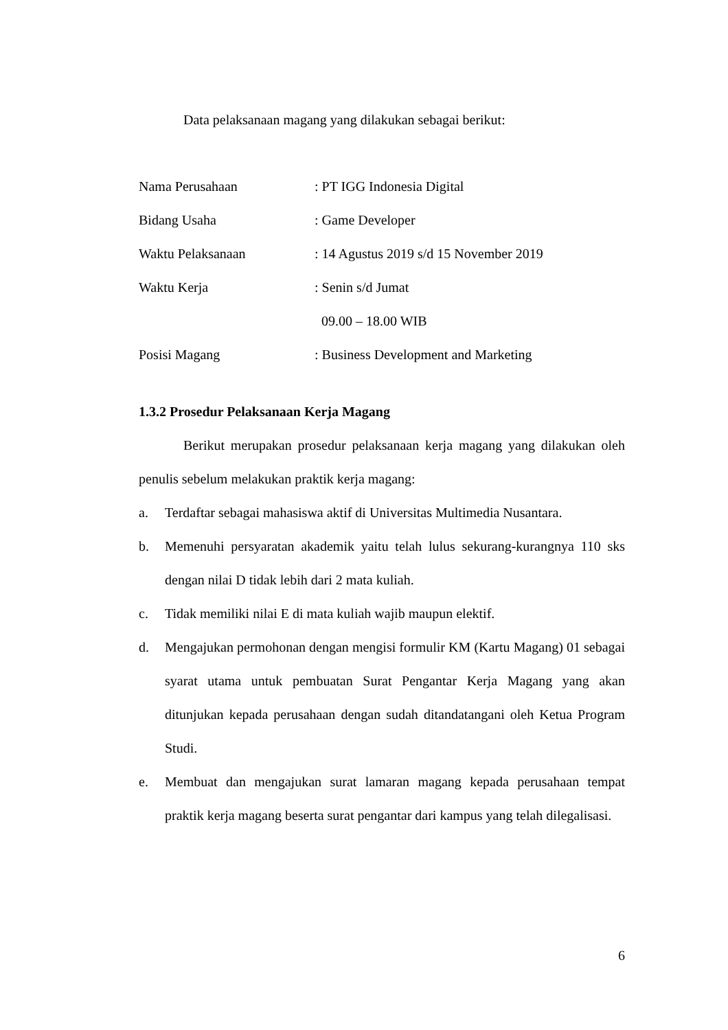Data pelaksanaan magang yang dilakukan sebagai berikut:
| Nama Perusahaan | : PT IGG Indonesia Digital |
| Bidang Usaha | : Game Developer |
| Waktu Pelaksanaan | : 14 Agustus 2019 s/d 15 November 2019 |
| Waktu Kerja | : Senin s/d Jumat |
| | 09.00 – 18.00 WIB |
| Posisi Magang | : Business Development and Marketing |
1.3.2 Prosedur Pelaksanaan Kerja Magang
Berikut merupakan prosedur pelaksanaan kerja magang yang dilakukan oleh penulis sebelum melakukan praktik kerja magang:
a. Terdaftar sebagai mahasiswa aktif di Universitas Multimedia Nusantara.
b. Memenuhi persyaratan akademik yaitu telah lulus sekurang-kurangnya 110 sks dengan nilai D tidak lebih dari 2 mata kuliah.
c. Tidak memiliki nilai E di mata kuliah wajib maupun elektif.
d. Mengajukan permohonan dengan mengisi formulir KM (Kartu Magang) 01 sebagai syarat utama untuk pembuatan Surat Pengantar Kerja Magang yang akan ditunjukan kepada perusahaan dengan sudah ditandatangani oleh Ketua Program Studi.
e. Membuat dan mengajukan surat lamaran magang kepada perusahaan tempat praktik kerja magang beserta surat pengantar dari kampus yang telah dilegalisasi.
6